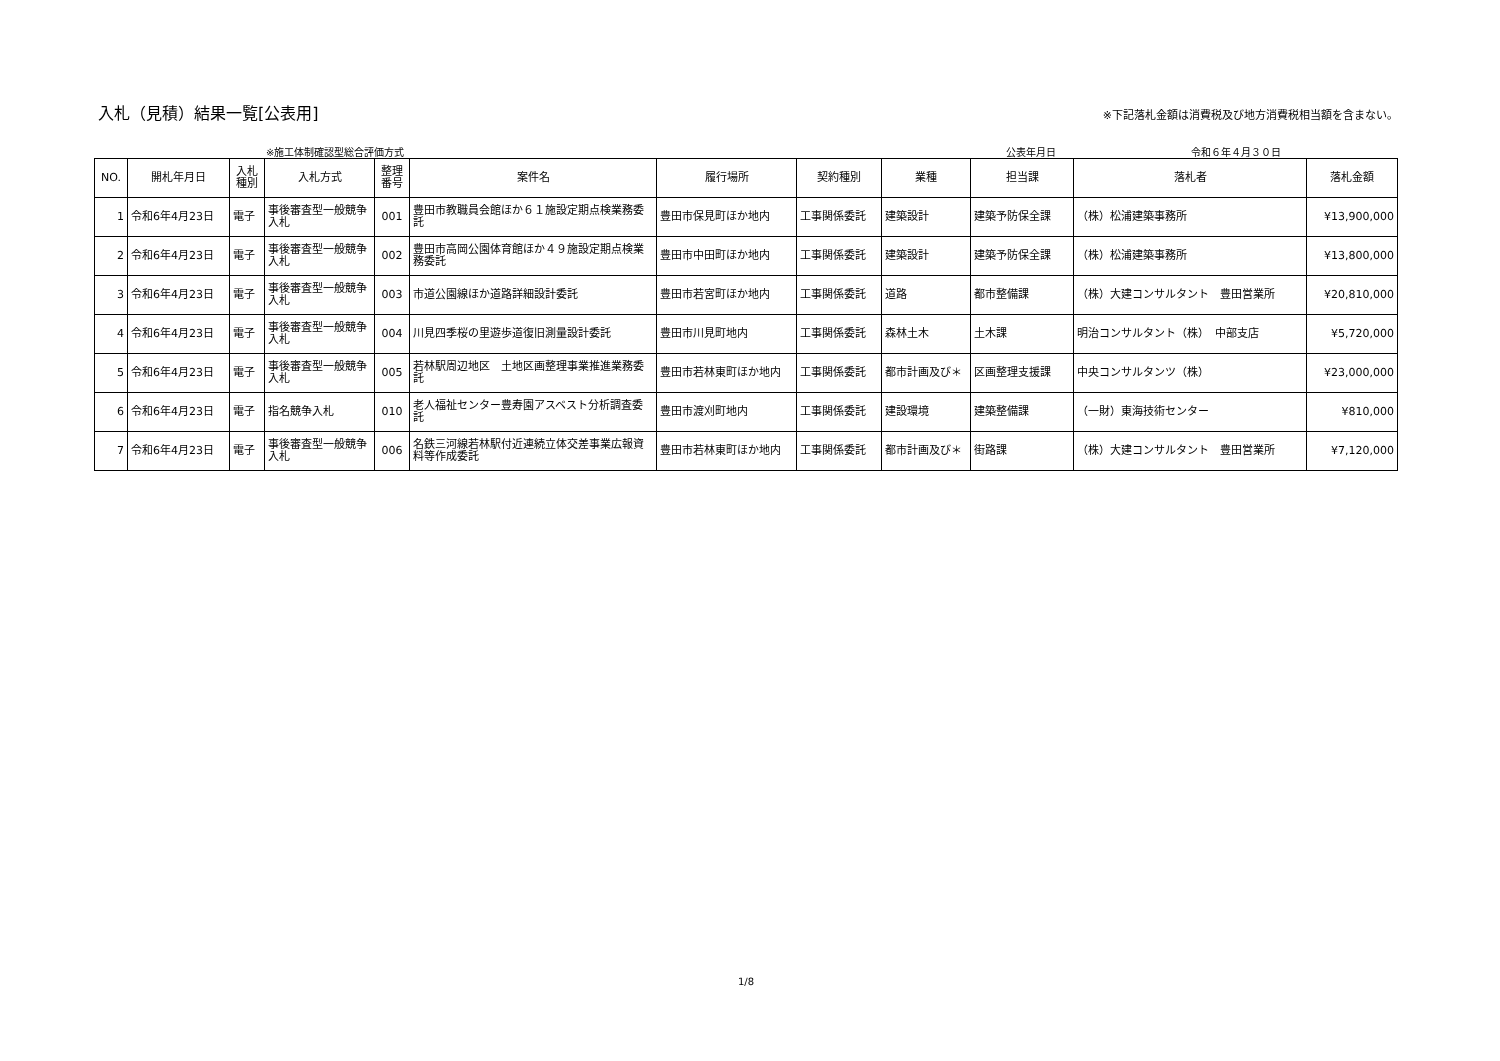入札（見積）結果一覧[公表用]
※下記落札金額は消費税及び地方消費税相当額を含まない。
※施工体制確認型総合評価方式 公表年月日 令和６年４月３０日
| NO. | 開札年月日 | 入札 種別 | 入札方式 | 整理 番号 | 案件名 | 履行場所 | 契約種別 | 業種 | 担当課 | 落札者 | 落札金額 |
| --- | --- | --- | --- | --- | --- | --- | --- | --- | --- | --- | --- |
| 1 | 令和6年4月23日 | 電子 | 事後審査型一般競争入札 | 001 | 豊田市教職員会館ほか６１施設定期点検業務委託 | 豊田市保見町ほか地内 | 工事関係委託 | 建築設計 | 建築予防保全課 | （株）松浦建築事務所 | ¥13,900,000 |
| 2 | 令和6年4月23日 | 電子 | 事後審査型一般競争入札 | 002 | 豊田市高岡公園体育館ほか４９施設定期点検業務委託 | 豊田市中田町ほか地内 | 工事関係委託 | 建築設計 | 建築予防保全課 | （株）松浦建築事務所 | ¥13,800,000 |
| 3 | 令和6年4月23日 | 電子 | 事後審査型一般競争入札 | 003 | 市道公園線ほか道路詳細設計委託 | 豊田市若宮町ほか地内 | 工事関係委託 | 道路 | 都市整備課 | （株）大建コンサルタント 豊田営業所 | ¥20,810,000 |
| 4 | 令和6年4月23日 | 電子 | 事後審査型一般競争入札 | 004 | 川見四季桜の里遊歩道復旧測量設計委託 | 豊田市川見町地内 | 工事関係委託 | 森林土木 | 土木課 | 明治コンサルタント（株） 中部支店 | ¥5,720,000 |
| 5 | 令和6年4月23日 | 電子 | 事後審査型一般競争入札 | 005 | 若林駅周辺地区 土地区画整理事業推進業務委託 | 豊田市若林東町ほか地内 | 工事関係委託 | 都市計画及び＊ | 区画整理支援課 | 中央コンサルタンツ（株） | ¥23,000,000 |
| 6 | 令和6年4月23日 | 電子 | 指名競争入札 | 010 | 老人福祉センター豊寿園アスベスト分析調査委託 | 豊田市渡刈町地内 | 工事関係委託 | 建設環境 | 建築整備課 | （一財）東海技術センター | ¥810,000 |
| 7 | 令和6年4月23日 | 電子 | 事後審査型一般競争入札 | 006 | 名鉄三河線若林駅付近連続立体交差事業広報資料等作成委託 | 豊田市若林東町ほか地内 | 工事関係委託 | 都市計画及び＊ | 街路課 | （株）大建コンサルタント 豊田営業所 | ¥7,120,000 |
1/8